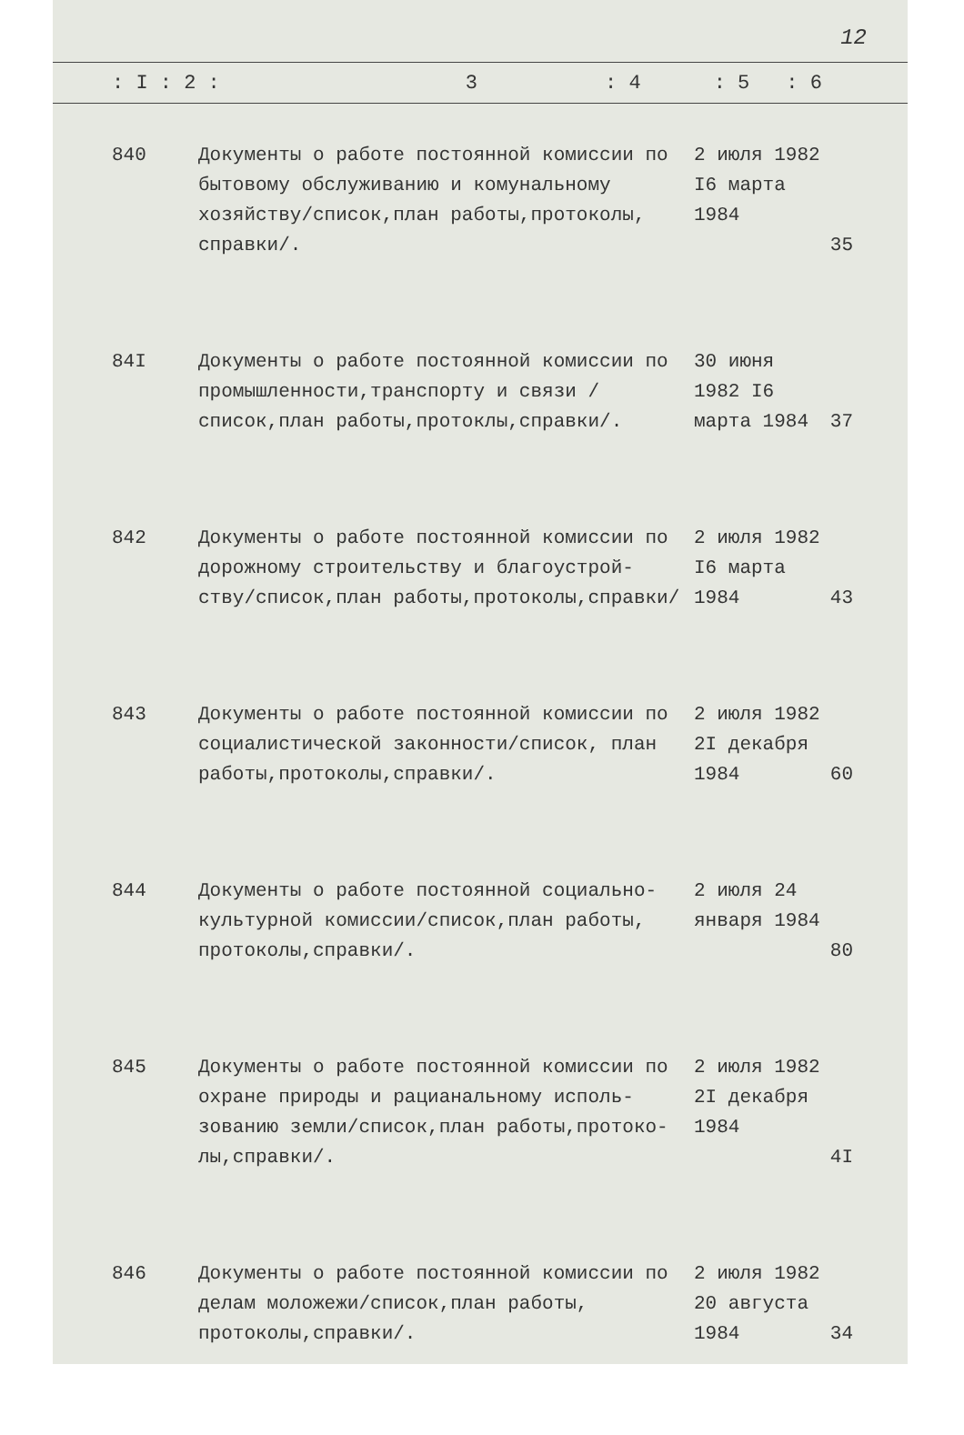12
: I : 2 : 3: 4: 5: 6
| 840 | Документы о работе постоянной комиссии по бытовому обслуживанию и комунальному хозяйству/список,план работы,протоколы, справки/. | 2 июля 1982 I6 марта 1984 | 35 |
| 84I | Документы о работе постоянной комиссии по промышленности,транспорту и связи /список,план работы,протоклы,справки/. | 30 июня 1982 I6 марта 1984 | 37 |
| 842 | Документы о работе постоянной комиссии по дорожному строительству и благоустрой- ству/список,план работы,протоколы,справки/ | 2 июля 1982 I6 марта 1984 | 43 |
| 843 | Документы о работе постоянной комиссии по социалистической законности/список, план работы,протоколы,справки/. | 2 июля 1982 2I декабря 1984 | 60 |
| 844 | Документы о работе постоянной социально- культурной комиссии/список,план работы, протоколы,справки/. | 2 июля 24 января 1984 | 80 |
| 845 | Документы о работе постоянной комиссии по охране природы и рацианальному исполь- зованию земли/список,план работы,протоко- лы,справки/. | 2 июля 1982 2I декабря 1984 | 4I |
| 846 | Документы о работе постоянной комиссии по делам моложежи/список,план работы, протоколы,справки/. | 2 июля 1982 20 августа 1984 | 34 |